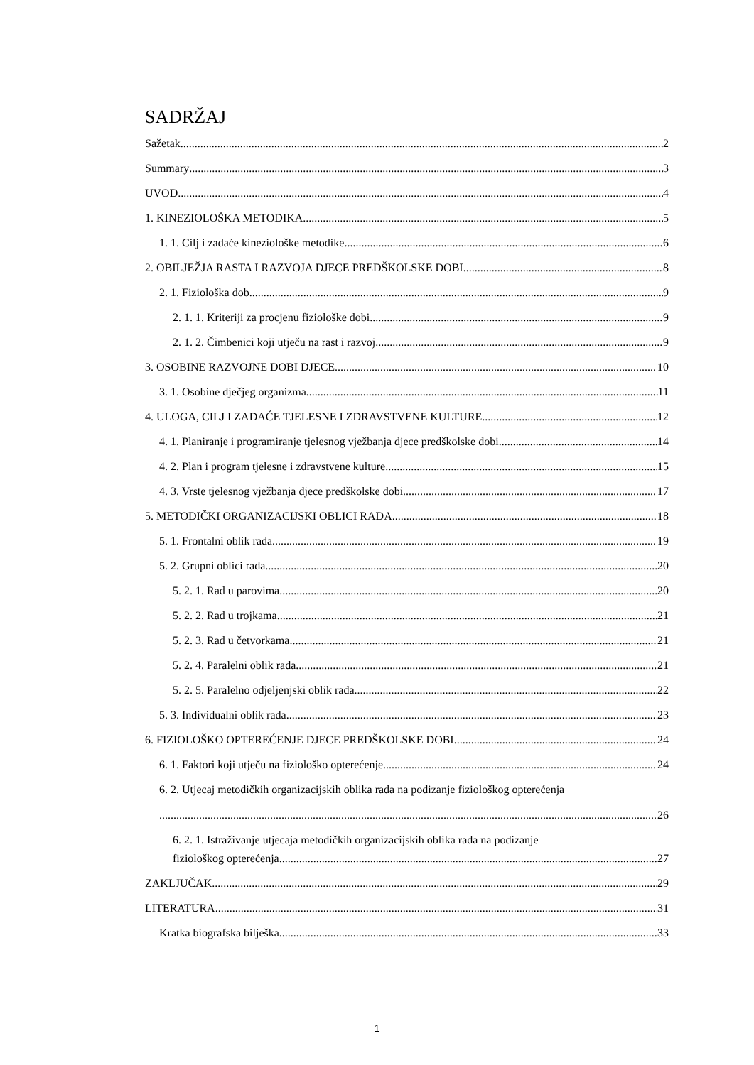SADRŽAJ
Sažetak 2
Summary 3
UVOD 4
1. KINEZIOLOŠKA METODIKA 5
1. 1. Cilj i zadaće kineziološke metodike 6
2. OBILJEŽJA RASTA I RAZVOJA DJECE PREDŠKOLSKE DOBI 8
2. 1. Fiziološka dob 9
2. 1. 1. Kriteriji za procjenu fiziološke dobi 9
2. 1. 2. Čimbenici koji utječu na rast i razvoj 9
3. OSOBINE RAZVOJNE DOBI DJECE 10
3. 1. Osobine dječjeg organizma 11
4. ULOGA, CILJ I ZADAĆE TJELESNE I ZDRAVSTVENE KULTURE 12
4. 1. Planiranje i programiranje tjelesnog vježbanja djece predškolske dobi 14
4. 2. Plan i program tjelesne i zdravstvene kulture 15
4. 3. Vrste tjelesnog vježbanja djece predškolske dobi 17
5. METODIČKI ORGANIZACIJSKI OBLICI RADA 18
5. 1. Frontalni oblik rada 19
5. 2. Grupni oblici rada 20
5. 2. 1. Rad u parovima 20
5. 2. 2. Rad u trojkama 21
5. 2. 3. Rad u četvorkama 21
5. 2. 4. Paralelni oblik rada 21
5. 2. 5. Paralelno odjeljenjski oblik rada 22
5. 3. Individualni oblik rada 23
6. FIZIOLOŠKO OPTEREĆENJE DJECE PREDŠKOLSKE DOBI 24
6. 1. Faktori koji utječu na fiziološko opterećenje 24
6. 2. Utjecaj metodičkih organizacijskih oblika rada na podizanje fiziološkog opterećenja
26
6. 2. 1. Istraživanje utjecaja metodičkih organizacijskih oblika rada na podizanje
fiziološkog opterećenja 27
ZAKLJUČAK 29
LITERATURA 31
Kratka biografska bilješka 33
1